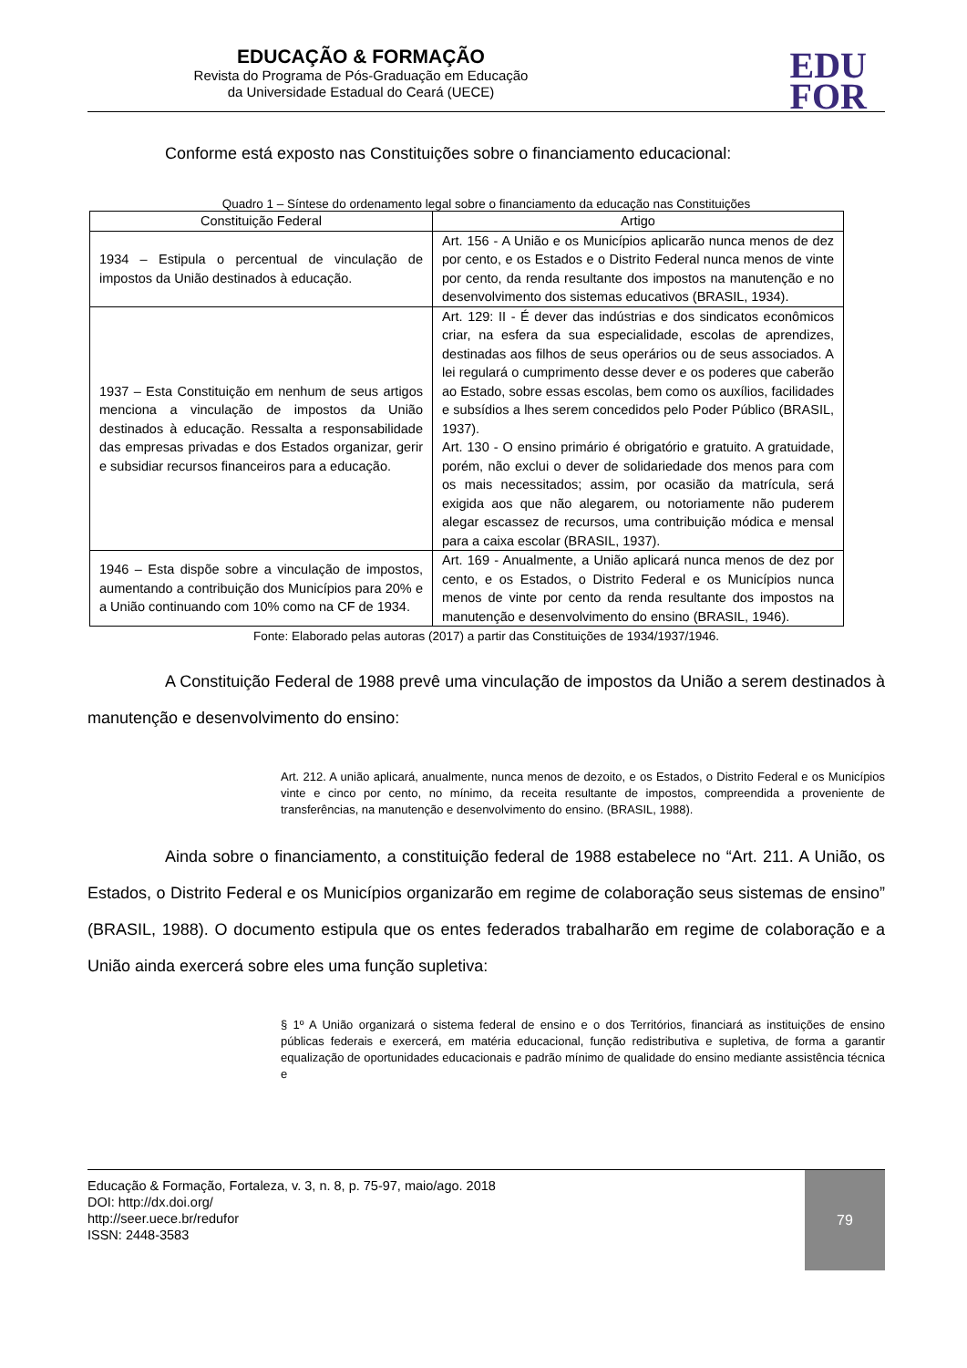EDUCAÇÃO & FORMAÇÃO
Revista do Programa de Pós-Graduação em Educação
da Universidade Estadual do Ceará (UECE)
EDU
FOR
Conforme está exposto nas Constituições sobre o financiamento educacional:
Quadro 1 – Síntese do ordenamento legal sobre o financiamento da educação nas Constituições
| Constituição Federal | Artigo |
| 1934 – Estipula o percentual de vinculação de impostos da União destinados à educação. | Art. 156 - A União e os Municípios aplicarão nunca menos de dez por cento, e os Estados e o Distrito Federal nunca menos de vinte por cento, da renda resultante dos impostos na manutenção e no desenvolvimento dos sistemas educativos (BRASIL, 1934). |
| 1937 – Esta Constituição em nenhum de seus artigos menciona a vinculação de impostos da União destinados à educação. Ressalta a responsabilidade das empresas privadas e dos Estados organizar, gerir e subsidiar recursos financeiros para a educação. | Art. 129: II - É dever das indústrias e dos sindicatos econômicos criar, na esfera da sua especialidade, escolas de aprendizes, destinadas aos filhos de seus operários ou de seus associados. A lei regulará o cumprimento desse dever e os poderes que caberão ao Estado, sobre essas escolas, bem como os auxílios, facilidades e subsídios a lhes serem concedidos pelo Poder Público (BRASIL, 1937). Art. 130 - O ensino primário é obrigatório e gratuito. A gratuidade, porém, não exclui o dever de solidariedade dos menos para com os mais necessitados; assim, por ocasião da matrícula, será exigida aos que não alegarem, ou notoriamente não puderem alegar escassez de recursos, uma contribuição módica e mensal para a caixa escolar (BRASIL, 1937). |
| 1946 – Esta dispõe sobre a vinculação de impostos, aumentando a contribuição dos Municípios para 20% e a União continuando com 10% como na CF de 1934. | Art. 169 - Anualmente, a União aplicará nunca menos de dez por cento, e os Estados, o Distrito Federal e os Municípios nunca menos de vinte por cento da renda resultante dos impostos na manutenção e desenvolvimento do ensino (BRASIL, 1946). |
Fonte: Elaborado pelas autoras (2017) a partir das Constituições de 1934/1937/1946.
A Constituição Federal de 1988 prevê uma vinculação de impostos da União a serem destinados à manutenção e desenvolvimento do ensino:
Art. 212. A união aplicará, anualmente, nunca menos de dezoito, e os Estados, o Distrito Federal e os Municípios vinte e cinco por cento, no mínimo, da receita resultante de impostos, compreendida a proveniente de transferências, na manutenção e desenvolvimento do ensino. (BRASIL, 1988).
Ainda sobre o financiamento, a constituição federal de 1988 estabelece no “Art. 211. A União, os Estados, o Distrito Federal e os Municípios organizarão em regime de colaboração seus sistemas de ensino” (BRASIL, 1988). O documento estipula que os entes federados trabalharão em regime de colaboração e a União ainda exercerá sobre eles uma função supletiva:
§ 1º A União organizará o sistema federal de ensino e o dos Territórios, financiará as instituições de ensino públicas federais e exercerá, em matéria educacional, função redistributiva e supletiva, de forma a garantir equalização de oportunidades educacionais e padrão mínimo de qualidade do ensino mediante assistência técnica e
79
Educação & Formação, Fortaleza, v. 3, n. 8, p. 75-97, maio/ago. 2018
DOI: http://dx.doi.org/
http://seer.uece.br/redufor
ISSN: 2448-3583